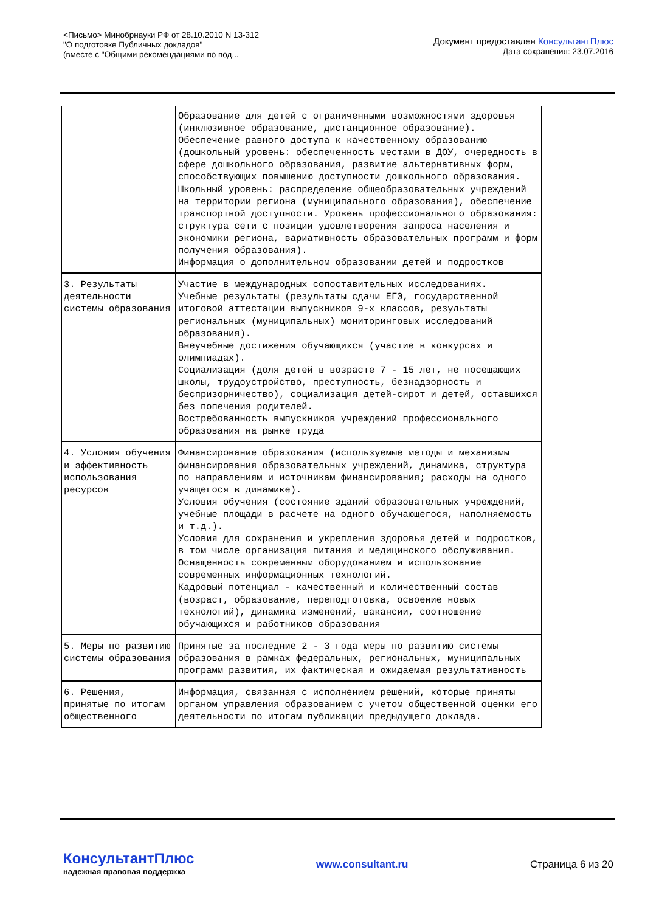<Письмо> Минобрнауки РФ от 28.10.2010 N 13-312
"О подготовке Публичных докладов"
(вместе с "Общими рекомендациями по под...
Документ предоставлен КонсультантПлюс
Дата сохранения: 23.07.2016
| | Образование для детей с ограниченными возможностями здоровья (инклюзивное образование, дистанционное образование). Обеспечение равного доступа к качественному образованию (дошкольный уровень: обеспеченность местами в ДОУ, очередность в сфере дошкольного образования, развитие альтернативных форм, способствующих повышению доступности дошкольного образования. Школьный уровень: распределение общеобразовательных учреждений на территории региона (муниципального образования), обеспечение транспортной доступности. Уровень профессионального образования: структура сети с позиции удовлетворения запроса населения и экономики региона, вариативность образовательных программ и форм получения образования). Информация о дополнительном образовании детей и подростков |
| 3. Результаты деятельности системы образования | Участие в международных сопоставительных исследованиях. Учебные результаты (результаты сдачи ЕГЭ, государственной итоговой аттестации выпускников 9-х классов, результаты региональных (муниципальных) мониторинговых исследований образования). Внеучебные достижения обучающихся (участие в конкурсах и олимпиадах). Социализация (доля детей в возрасте 7 - 15 лет, не посещающих школы, трудоустройство, преступность, безнадзорность и беспризорничество), социализация детей-сирот и детей, оставшихся без попечения родителей. Востребованность выпускников учреждений профессионального образования на рынке труда |
| 4. Условия обучения и эффективность использования ресурсов | Финансирование образования (используемые методы и механизмы финансирования образовательных учреждений, динамика, структура по направлениям и источникам финансирования; расходы на одного учащегося в динамике). Условия обучения (состояние зданий образовательных учреждений, учебные площади в расчете на одного обучающегося, наполняемость и т.д.). Условия для сохранения и укрепления здоровья детей и подростков, в том числе организация питания и медицинского обслуживания. Оснащенность современным оборудованием и использование современных информационных технологий. Кадровый потенциал - качественный и количественный состав (возраст, образование, переподготовка, освоение новых технологий), динамика изменений, вакансии, соотношение обучающихся и работников образования |
| 5. Меры по развитию системы образования | Принятые за последние 2 - 3 года меры по развитию системы образования в рамках федеральных, региональных, муниципальных программ развития, их фактическая и ожидаемая результативность |
| 6. Решения, принятые по итогам общественного | Информация, связанная с исполнением решений, которые приняты органом управления образованием с учетом общественной оценки его деятельности по итогам публикации предыдущего доклада. |
КонсультантПлюс
надежная правовая поддержка
www.consultant.ru Страница 6 из 20